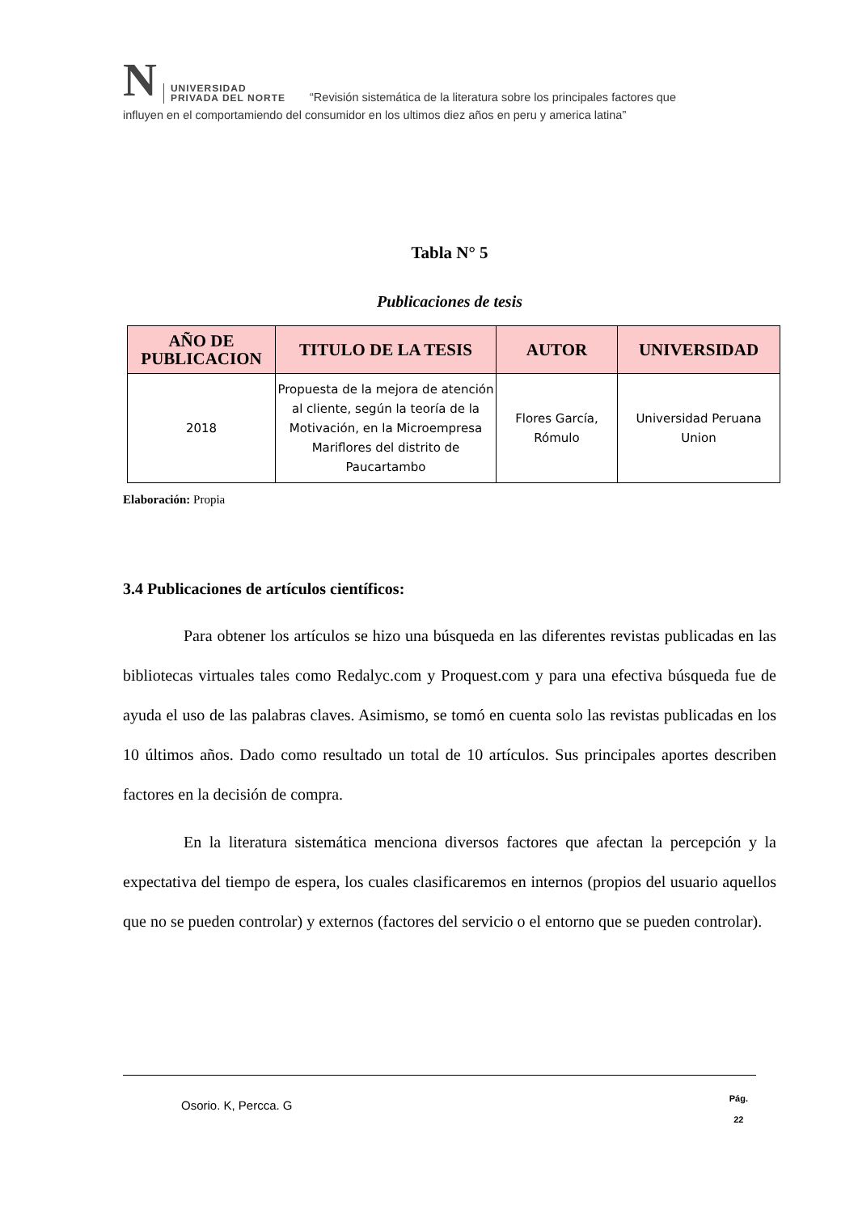N UNIVERSIDAD
PRIVADA DEL NORTE “Revisión sistemática de la literatura sobre los principales factores que
influyen en el comportamiendo del consumidor en los ultimos diez años en peru y america latina”
Tabla N° 5
Publicaciones de tesis
| AÑO DE PUBLICACION | TITULO DE LA TESIS | AUTOR | UNIVERSIDAD |
| --- | --- | --- | --- |
| 2018 | Propuesta de la mejora de atención al cliente, según la teoría de la Motivación, en la Microempresa Mariflores del distrito de Paucartambo | Flores García, Rómulo | Universidad Peruana Union |
Elaboración: Propia
3.4 Publicaciones de artículos científicos:
Para obtener los artículos se hizo una búsqueda en las diferentes revistas publicadas en las bibliotecas virtuales tales como Redalyc.com y Proquest.com y para una efectiva búsqueda fue de ayuda el uso de las palabras claves. Asimismo, se tomó en cuenta solo las revistas publicadas en los 10 últimos años. Dado como resultado un total de 10 artículos. Sus principales aportes describen factores en la decisión de compra.
En la literatura sistemática menciona diversos factores que afectan la percepción y la expectativa del tiempo de espera, los cuales clasificaremos en internos (propios del usuario aquellos que no se pueden controlar) y externos (factores del servicio o el entorno que se pueden controlar).
Osorio. K, Percca. G
Pág.
22